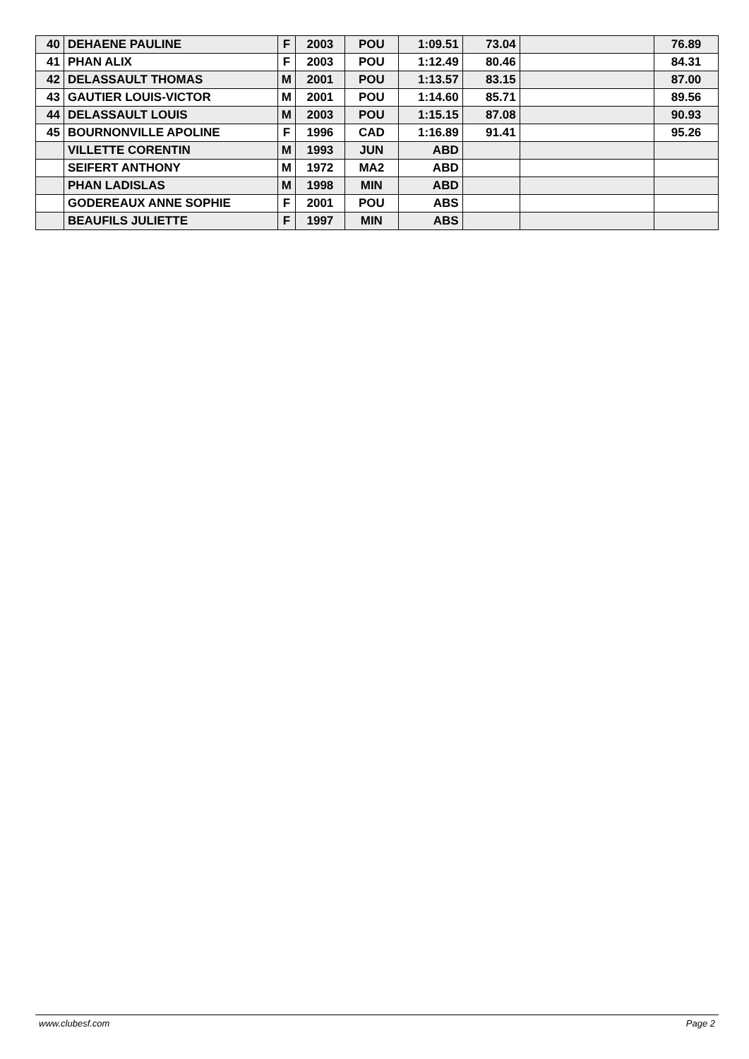| 40 | DEHAENE PAULINE | F | 2003 | POU | 1:09.51 | 73.04 | | 76.89 |
| 41 | PHAN ALIX | F | 2003 | POU | 1:12.49 | 80.46 | | 84.31 |
| 42 | DELASSAULT THOMAS | M | 2001 | POU | 1:13.57 | 83.15 | | 87.00 |
| 43 | GAUTIER LOUIS-VICTOR | M | 2001 | POU | 1:14.60 | 85.71 | | 89.56 |
| 44 | DELASSAULT LOUIS | M | 2003 | POU | 1:15.15 | 87.08 | | 90.93 |
| 45 | BOURNONVILLE APOLINE | F | 1996 | CAD | 1:16.89 | 91.41 | | 95.26 |
| | VILLETTE CORENTIN | M | 1993 | JUN | ABD | | | |
| | SEIFERT ANTHONY | M | 1972 | MA2 | ABD | | | |
| | PHAN LADISLAS | M | 1998 | MIN | ABD | | | |
| | GODEREAUX ANNE SOPHIE | F | 2001 | POU | ABS | | | |
| | BEAUFILS JULIETTE | F | 1997 | MIN | ABS | | | |
www.clubesf.com Page 2